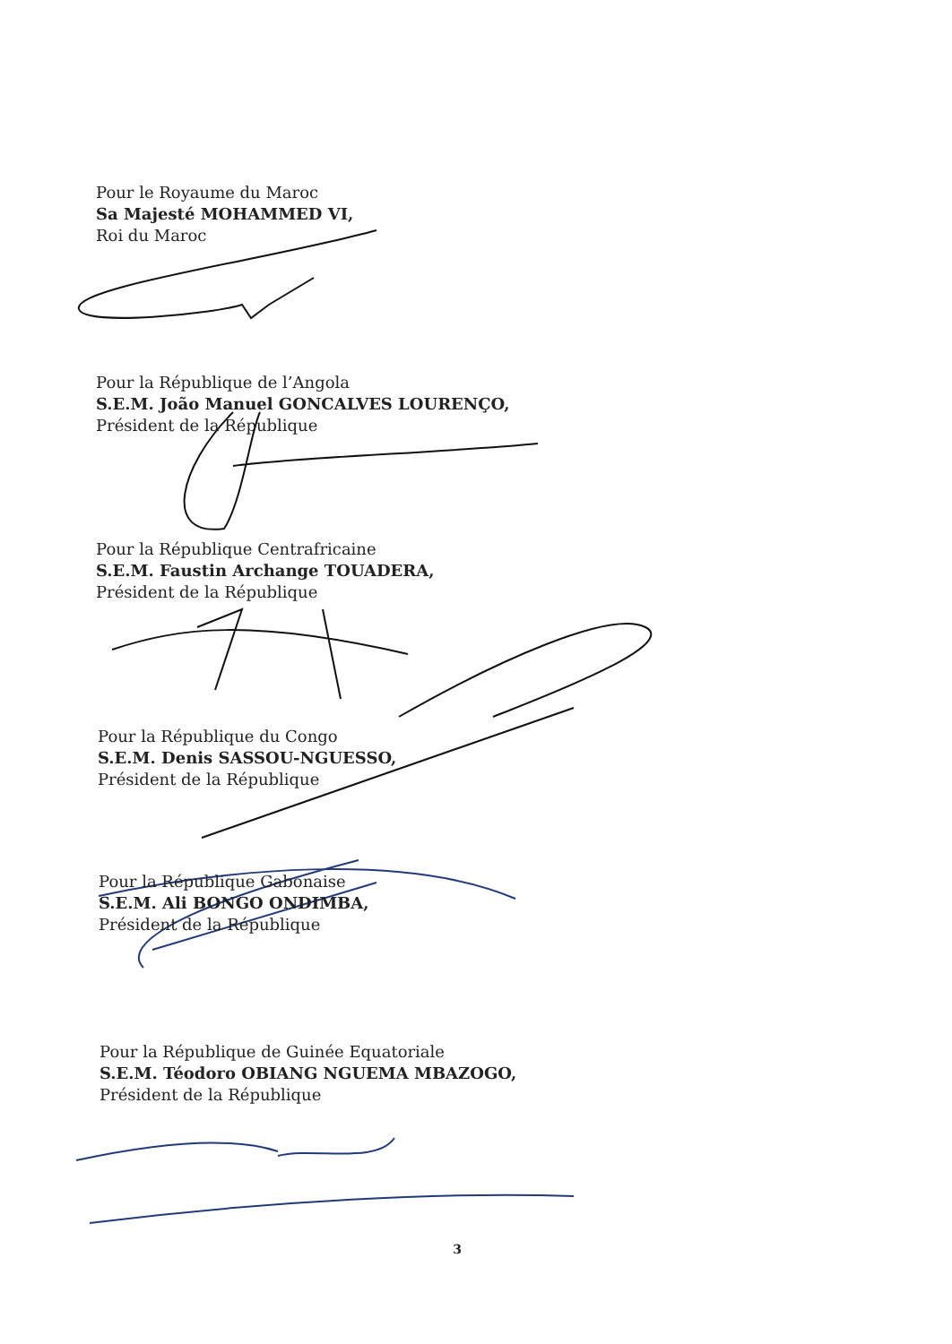Pour le Royaume du Maroc
Sa Majesté MOHAMMED VI,
Roi du Maroc
Pour la République de l’Angola
S.E.M. João Manuel GONCALVES LOURENÇO,
Président de la République
Pour la République Centrafricaine
S.E.M. Faustin Archange TOUADERA,
Président de la République
Pour la République du Congo
S.E.M. Denis SASSOU-NGUESSO,
Président de la République
Pour la République Gabonaise
S.E.M. Ali BONGO ONDIMBA,
Président de la République
Pour la République de Guinée Equatoriale
S.E.M. Téodoro OBIANG NGUEMA MBAZOGO,
Président de la République
3